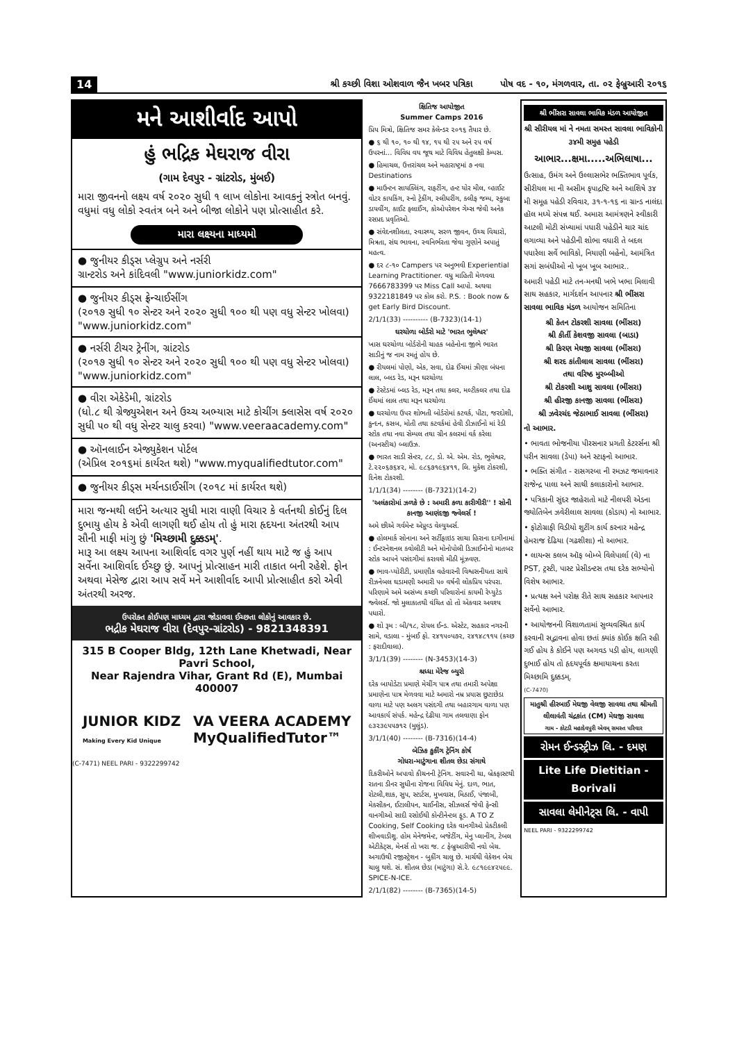14 શ્રી કચ્છી વિશા ઓશવાળ જૈન ખબર પત્રિકા પોષ વદ - ૧૦, મંગળવાર, તા. ૦૨ ફેબ્રુઆરી ૨૦૧૬
મને આશીર્વાદ આપો
હું ભદ્રિક મેઘરાજ વીરા
(ગામ દેવપુર - ગ્રાંટરોડ, મુંબઈ)
મારા જીવનનો લક્ષ્ય વર્ષ ૨૦૨૦ સુધી ૧ લાખ લોકોના આવકનું સ્ત્રોત બનવું. વધુમાં વધુ લોકો સ્વતંત્ર બને અને બીજા લોકોને પણ પ્રોત્સાહીત કરે.
મારા લક્ષ્યના માધ્યમો
● જુનીયર કીડ્સ પ્લેગ્રુપ અને નર્સરી
ગ્રાન્ટરોડ અને કાંદિવલી "www.juniorkidz.com"
● જુનીયર કીડ્સ ફ્રેન્ચાઈસીંગ
(૨૦૧૭ સુધી ૧૦ સેન્ટર અને ૨૦૨૦ સુધી ૧૦૦ થી પણ વધુ સેન્ટર ખોલવા) "www.juniorkidz.com"
● નર્સરી ટીચર ટ્રેનીંગ, ગ્રાંટરોડ
(૨૦૧૭ સુધી ૧૦ સેન્ટર અને ૨૦૨૦ સુધી ૧૦૦ થી પણ વધુ સેન્ટર ખોલવા) "www.juniorkidz.com"
● વીરા એકેડેમી, ગ્રાંટરોડ
(ધો.૮ થી ગ્રેજ્યુએશન અને ઉચ્ચ અભ્યાસ માટે કોચીંગ ક્લાસેસ વર્ષ ૨૦૨૦ સુધી ૫૦ થી વધુ સેન્ટર ચાલુ કરવા) "www.veeraacademy.com"
● ઑનલાઈન એજ્યુકેશન પોર્ટલ
(એપ્રિલ ૨૦૧૬માં કાર્યરત થશે) "www.myqualifiedtutor.com"
● જુનીયર કીડ્સ મર્ચનડાઈસીંગ (૨૦૧૮ માં કાર્યરત થશે)
મારા જન્મથી લઈને અત્યાર સુધી મારા વાણી વિચાર કે વર્તનથી કોઈનું દિલ દુભાયુ હોય કે એવી લાગણી થઈ હોય તો હું મારા હૃદયના અંતરથી આપ સૌની માફી માંગુ છું 'મિચ્છામી દુક્કડમ્'.
મારૂ આ લક્ષ્ય આપના આશિર્વાદ વગર પુર્ણ નહીં થાય માટે જ હું આપ સર્વેના આશિર્વાદ ઈચ્છુ છું. આપનું પ્રોત્સાહન મારી તાકાત બની રહેશે. ફોન અથવા મેસેજ દ્વારા આપ સર્વે મને આશીર્વાદ આપી પ્રોત્સાહીત કરો એવી અંતરથી અરજ.
ઉપરોક્ત કોઈપણ માધ્યમ દ્વારા જોડાવવા ઈચ્છતા લોકોનું આવકાર છે.
ભદ્રીક મેઘરાજ વીરા (દેવપુર-ગ્રાંટરોડ) - 9821348391
315 B Cooper Bldg, 12th Lane Khetwadi, Near Pavri School,
Near Rajendra Vihar, Grant Rd (E), Mumbai 400007
JUNIOR KIDZ
Making Every Kid Unique VA VEERA ACADEMY
MyQualifiedTutor™
(C-7471) NEEL PARI - 9322299742
ક્ષિતિજ આયોજીત
Summer Camps 2016
પ્રિય મિત્રો, ક્ષિતિજ સમર કેલેન્ડર ૨૦૧૬ તૈયાર છે.
● ૬ થી ૧૦, ૧૦ થી ૧૪, ૧૫ થી ૨૫ અને ૨૫ વર્ષ ઉપરનાં... વિવિધ વય જૂથ માટે વિવિધ હેતુલક્ષી કેમ્પસ.
● હિમાચલ, ઉત્તરાંચલ અને મહારાષ્ટ્રમાં ૭ નવા Destinations
● માઉન્ટન સાયક્લિંગ, રાફટીંગ, હન્ટ યોર મીલ, વ્હાઈટ વોટર કાયકિંગ, સ્નો ટ્રેકીંગ, સ્લીધરીંગ, ક્લીફ જમ્પ, સ્કુબા ડાયવીંગ, કાઈટ ફલાઈંગ, કોઓપરેશન ગેમ્સ જેવી અનેક રસપ્રદ પ્રવૃતિઓ.
● સંવેદનશીલતા, સ્વાસ્થ્ય, સરળ જીવન, ઉચ્ચ વિચારો, મિત્રતા, સંઘ ભાવના, સ્વનિર્ભરતા જેવા ગુણોને અપાતું મહત્વ.
● દર ૮-૧૦ Campers પર અનુભવી Experiential Learning Practitioner. વધુ માહિતી મેળવવા 7666783399 પર Miss Call આપો. અથવા 9322181849 પર કોલ કરો. P.S. : Book now & get Early Bird Discount.
2/1/1(33) ---------- (B-7323)(14-1)
ઘરચોળા બોર્ડરો માટે 'ભારત ભુલેશ્વર'
ખાસ ઘરચોળા બોર્ડરોની ચાહક બહેનોના જીભે ભારત સાડીનું જ નામ રમતું હોય છે.
● રીયલમાં પોણો, એક, સવા, દોઢ ઈંચમાં ઝીણા બંધના લાલ, બ્લડ રેડ, મરૂન ઘરચોળા
● ટેસ્ટેડમાં બ્લડ રેડ, મરૂન તથા કલર, મલ્ટીકલર તથા દોઢ ઈંચમાં લાલ તથા મરૂન ઘરચોળા
● ઘરચોળા ઉપર શોભતી બોર્ડરોમાં કટવર્ક, પીટા, જરદોશી, કુન્દન, કસબ, મોતી તથા કટવર્કમાં હેવી ડીઝાઈનો માં રેડી સ્ટોક તથા નવા સેમ્પલ તથા ગ્રીન કલરમાં વર્ક કરેલા (અનસ્ટીચ) બ્લાઉઝ.
● ભારત સાડી સેન્ટર, ૮૮, ડો. એ. એમ. રોડ, ભુલેશ્વર, ટે.૨૨૦૬૭૬૪૨, મો. ૯૮૬૭૧૯૬૪૧૧, લિ. મુકેશ ટોકરશી, દિનેશ ટોકરશી.
1/1/1(34) -------- (B-7321)(14-2)
'અલંકારોમાં ઝળકે છે : અમારી કળા કારીગીરી'' ! સોની કાનજી આણંદજી જ્વેલર્સ !
અમે છીએ ગર્વમેન્ટ એપ્રુવ્ડ વેલ્યુઅર્સ.
● હોલમાર્ક સોનાના અને સર્ટીફાઇડ સાચા હિરાના દાગીનામાં : ઈન્ટરનેશનલ ક્વોલીટી અને મોનોપોલી ડિઝાઈનોનો માતબર સ્ટોક આપને પસંદગીમાં કરાવશે મીઠી મૂંઝવણ.
● ભાવ-પ્યોરીટી, પ્રમાણીક વહેવારની વિશ્વસનીયતા સાથે રીઝનેબલ ઘડામણી અમારી ૫૦ વર્ષની લોકપ્રિય પરંપરા. પરિણામે અમે અસંખ્ય કચ્છી પરિવારોનાં કાયમી રેપ્યુટેડ જ્વેલર્સ. જો મુલાકાતથી વંચિત હો તો એકવાર અવશ્ય પધારો.
● શો રૂમ : બી/૧૮, રોયલ ઈન્ડ. એસ્ટેટ, સહકાર નગરની સામે, વડાલા - મુંબઈ ફો. ૨૪૧૫૦૫૭૨, ૨૪૧૪૮૧૧૫ (કચ્છ : ફરાદીવાલા).
3/1/1(39) -------- (N-3453)(14-3)
શ્રધ્ધા મેરેજ બ્યુરો
દરેક બાયોડેટા પ્રમાણે મેચીંગ પાત્ર તથા તમારી અપેક્ષા પ્રમાણેના પાત્ર મેળવવા માટે અમારો નમ્ર પ્રયાસ છુટાછેડા વાળા માટે પણ અલગ પસંદગી તથા બહારગામ વાળા પણ આવકાર્ય સંપર્ક. મહેન્દ્ર દેઢીયા ગામ તલવાણા ફોન ૯૩૨૩૯૫૫૭૧૨ (મુલુંડ).
3/1/1(40) -------- (B-7316)(14-4)
બેઝિક કુકીંગ ટ્રેનિંગ કોર્ષ
ગોધરા-માટુંગાના શીતલ છેડા સંગાથે
દિકરીઓને અપાવો કીચનની ટ્રેનિંગ. સવારની ચા, બ્રેકફાસ્ટથી રાતના ડીનર સુધીના રોજના વિવિધ મેનું. દાળ, ભાત, રોટલી,શાક, સુપ, સ્ટાર્ટસ, મુખવાસ, મિઠાઈ, પંજાબી, મેક્સીકન, ઈટાલીયન, ચાઈનીસ, સીઝલર્સ જેવી ફેન્સી વાનગીઓ સાદી રસોઈથી કોન્ટીનેન્ટલ ફૂડ. A TO Z Cooking, Self Cooking દરેક વાનગીઓ પ્રેકટીકલી શીખવાડીશુ. હોમ મેનેજમેન્ટ, બજેટીંગ, મેનુ પ્લાનીંગ, ટેબલ એટીકેટ્સ, મેનર્સ તો ખરા જ. ૮ ફેબ્રુઆરીથી નવો બેચ. અગાઉથી રજીસ્ટ્રેશન - બુકીંગ ચાલુ છે. માર્ચથી વેકેશન બેચ ચાલુ થશે. સં. શીતલ છેડા (માટુંગા) સે.રે. ૯૮૧૯૯૪૨૫૯૯. SPICE-N-ICE.
2/1/1(82) -------- (B-7365)(14-5)
શ્રી ભીંસરા સાવલા ભાવિક મંડળ આયોજીત
શ્રી સીરીયલ માં ને નમતા સમસ્ત સાવલા ભાવિકોની ૩૪મી સમુહ પહેડી
આભાર...ક્ષમા.....અભિલાષા...
ઉત્સાહ, ઉમંગ અને ઉલ્લાસભેર ભક્તિભાવ પૂર્વક, સીરીયલ મા ની અસીમ કૃપાદ્રષ્ટિ અને આશિષે ૩૪ મી સમૂહ પહેડી રવિવાર, ૩૧-૧-૧૬ ના ગ્રાન્ડ નાલંદા હૉલ મધ્યે સંપન્ન થઈ. અમારા આમંત્રણને સ્વીકારી આટલી મોટી સંખ્યામાં પધારી પહેડીને ચાર ચાંદ લગાવ્યા અને પહેડીની શોભા વધારી તે બદલ પધારેલા સર્વે ભાવિકો, નિયાણી બહેનો, આમંત્રિત સગાં સબંધીઓ નો ખૂબ ખૂબ આભાર..
અમારી પહેડી માટે તન-મનથી ખભે ખભા મિલાવી સાથ સહકાર, માર્ગદર્શન આપનાર શ્રી ભીંસરા સાવલા ભાવિક મંડળ આયોજન સમિતિના
શ્રી કેતન ટોકરશી સાવલા (ભીંસરા)
શ્રી કીર્તી કેશવજી સાવલા (બાડા)
શ્રી કિરણ મેઘજી સાવલા (ભીંસરા)
શ્રી શરદ કાંતીલાલ સાવલા (ભીંસરા)
તથા વરિષ્ઠ મુરબ્બીઓ
શ્રી ટોકરશી આશુ સાવલા (ભીંસરા)
શ્રી હીરજી કાનજી સાવલા (ભીંસરા)
શ્રી ઝવેરચંદ જેઠાભાઈ સાવલા (ભીંસરા)
નો આભાર.
• ભાવતા ભોજનીયા પીરસનાર પ્રગતી કેટરર્સના શ્રી પરીન સાવલા (ડેપા) અને સ્ટાફનો આભાર.
• ભક્તિ સંગીત - રાસગરબા ની રમઝટ જમાવનાર રાજેન્દ્ર પાલા અને સાથી કલાકારોનો આભાર.
• પત્રિકાની સુંદર જાહેરાતો માટે નીલપરી એડના જ્યોતિબેન ઝવેરીલાલ સાવલા (કોડાય) નો આભાર.
• ફોટોગ્રાફી વિડીયો શુટીંગ કાર્ય કરનાર મહેન્દ્ર હેમરાજ દેઢિયા (ગઢશીશા) નો આભાર.
• લાયન્સ કલબ ઑફ બોમ્બે વિલેપાર્લા (વે) ના PST, ટ્રસ્ટી, પાસ્ટ પ્રેસીડન્ટસ તથા દરેક સભ્યોનો વિશેષ આભાર.
• પ્રત્યક્ષ અને પરોક્ષ રીતે સાથ સહકાર આપનાર સર્વેનો આભાર.
• આયોજનની વિશાળતામાં સુવ્યવસ્થિત કાર્ય કરવાની સદ્ભાવના હોવા છતાં ક્યાંક કોઈક ક્ષતિ રહી ગઈ હોય કે કોઈને પણ અગવડ પડી હોય, લાગણી દુભાઈ હોય તો હૃદયપૂર્વક ક્ષમાયાચના કરતા મિચ્છામિ દુક્કડમ્.
(C-7470)
માતુશ્રી હીરબાઈ મેઘજી વેલજી સાવલા તથા શ્રીમતી લીલાવંતી ચંદ્રકાંત (CM) મેઘજી સાવલા
ગામ - કોટડી મહાદેવપુરી એવમ્ સમસ્ત પરિવાર
રોમન ઈન્ડસ્ટ્રીઝ લિ. - દમણ
Lite Life Dietitian - Borivali
સાવલા લેમીનેટ્સ લિ. - વાપી
NEEL PARI - 9322299742